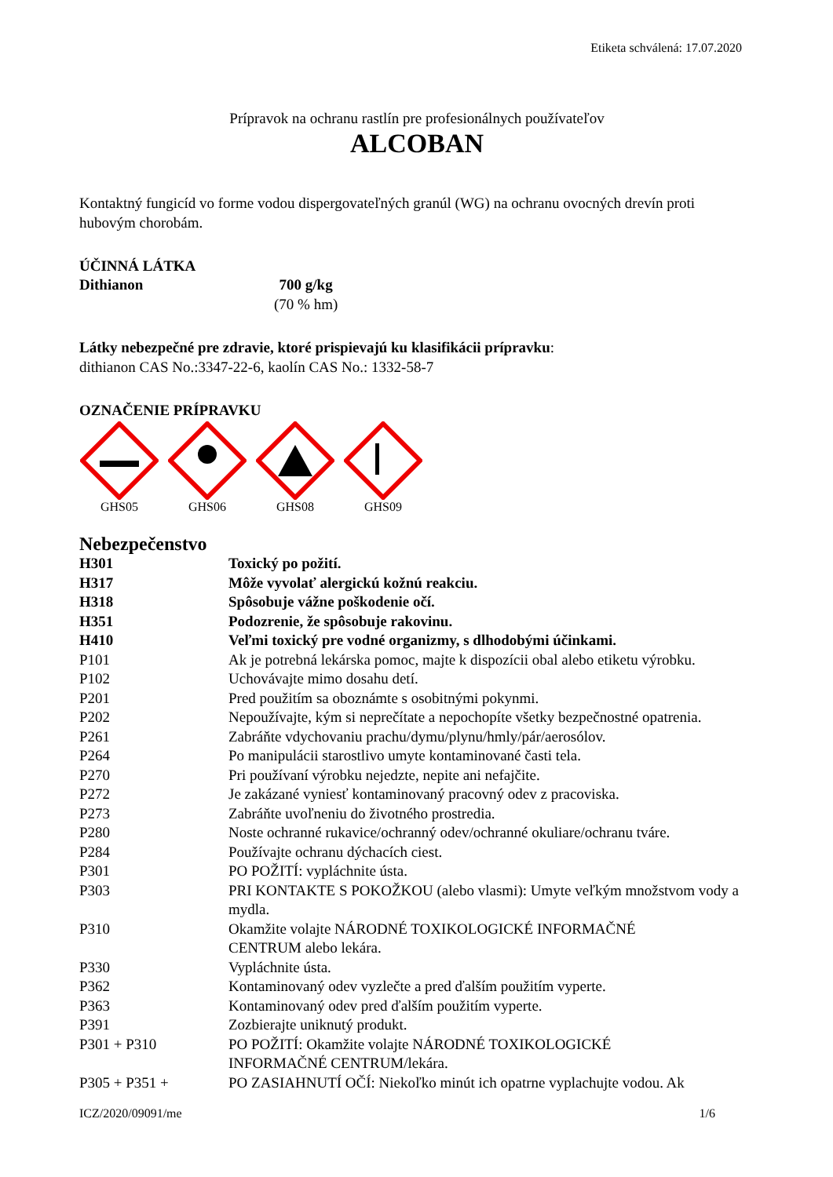Etiketa schválená: 17.07.2020
Prípravok na ochranu rastlín pre profesionálnych používateľov
ALCOBAN
Kontaktný fungicíd vo forme vodou dispergovateľných granúl (WG) na ochranu ovocných drevín proti hubovým chorobám.
ÚČINNÁ LÁTKA
| Dithianon | 700 g/kg (70 % hm) |
Látky nebezpečné pre zdravie, ktoré prispievajú ku klasifikácii prípravku:
dithianon CAS No.:3347-22-6, kaolín CAS No.: 1332-58-7
OZNAČENIE PRÍPRAVKU
GHS05 GHS06 GHS08 GHS09
Nebezpečenstvo
| H301 | Toxický po požití. |
| H317 | Môže vyvolať alergickú kožnú reakciu. |
| H318 | Spôsobuje vážne poškodenie očí. |
| H351 | Podozrenie, že spôsobuje rakovinu. |
| H410 | Veľmi toxický pre vodné organizmy, s dlhodobými účinkami. |
| P101 | Ak je potrebná lekárska pomoc, majte k dispozícii obal alebo etiketu výrobku. |
| P102 | Uchovávajte mimo dosahu detí. |
| P201 | Pred použitím sa oboznámte s osobitnými pokynmi. |
| P202 | Nepoužívajte, kým si neprečítate a nepochopíte všetky bezpečnostné opatrenia. |
| P261 | Zabráňte vdychovaniu prachu/dymu/plynu/hmly/pár/aerosólov. |
| P264 | Po manipulácii starostlivo umyte kontaminované časti tela. |
| P270 | Pri používaní výrobku nejedzte, nepite ani nefajčite. |
| P272 | Je zakázané vyniesť kontaminovaný pracovný odev z pracoviska. |
| P273 | Zabráňte uvoľneniu do životného prostredia. |
| P280 | Noste ochranné rukavice/ochranný odev/ochranné okuliare/ochranu tváre. |
| P284 | Používajte ochranu dýchacích ciest. |
| P301 | PO POŽITÍ: vypláchnite ústa. |
| P303 | PRI KONTAKTE S POKOŽKOU (alebo vlasmi): Umyte veľkým množstvom vody a mydla. |
| P310 | Okamžite volajte NÁRODNÉ TOXIKOLOGICKÉ INFORMAČNÉ CENTRUM alebo lekára. |
| P330 | Vypláchnite ústa. |
| P362 | Kontaminovaný odev vyzlečte a pred ďalším použitím vyperte. |
| P363 | Kontaminovaný odev pred ďalším použitím vyperte. |
| P391 | Zozbierajte uniknutý produkt. |
| P301 + P310 | PO POŽITÍ: Okamžite volajte NÁRODNÉ TOXIKOLOGICKÉ INFORMAČNÉ CENTRUM/lekára. |
| P305 + P351 + | PO ZASIAHNUTÍ OČÍ: Niekoľko minút ich opatrne vyplachujte vodou. Ak |
ICZ/2020/09091/me 1/6